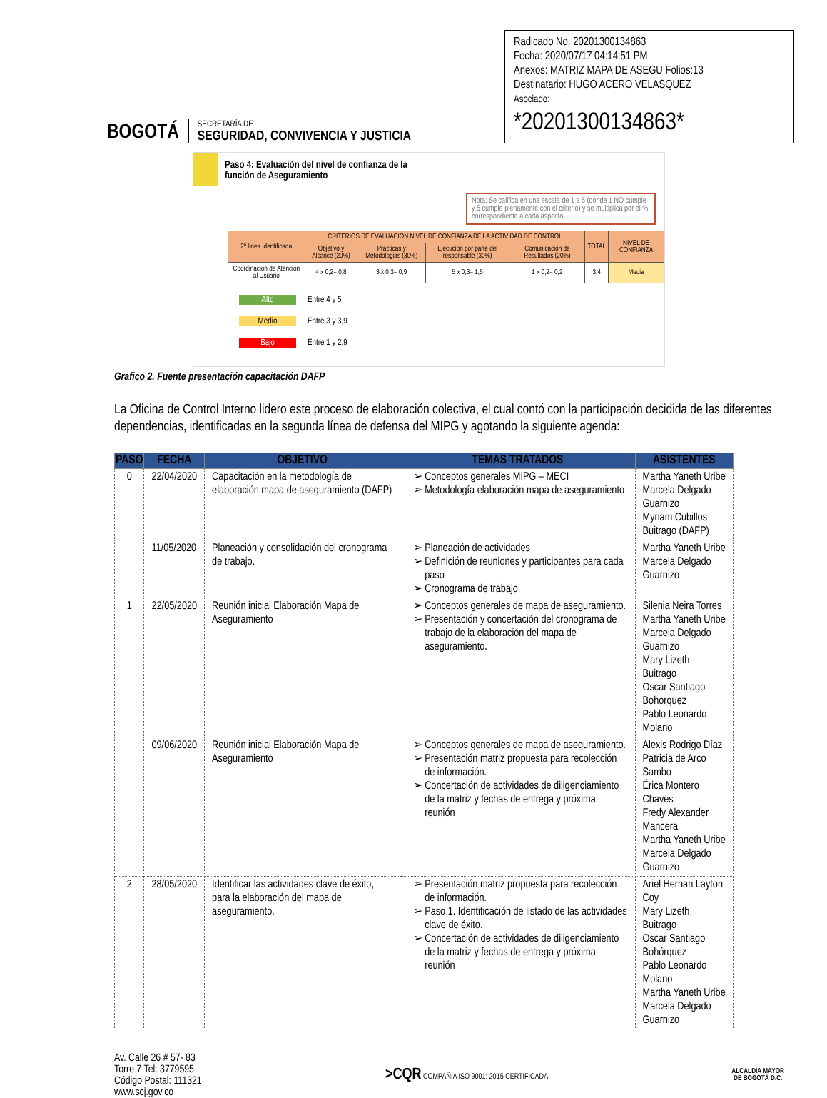BOGOTÁ
SECRETARÍA DE
SEGURIDAD, CONVIVENCIA Y JUSTICIA
Radicado No. 20201300134863
Fecha: 2020/07/17 04:14:51 PM
Anexos: MATRIZ MAPA DE ASEGU Folios:13
Destinatario: HUGO ACERO VELASQUEZ
Asociado:
*20201300134863*
Paso 4: Evaluación del nivel de confianza de la
función de Aseguramiento
Nota: Se califica en una escala de 1 a 5 (donde 1 NO cumple y 5 cumple plenamente con el criterio) y se multiplica por el % correspondiente a cada aspecto.
| 2ª línea Identificada | CRITERIOS DE EVALUACION NIVEL DE CONFIANZA DE LA ACTIVIDAD DE CONTROL | | | | TOTAL | NIVEL DE CONFIANZA |
| --- | --- | --- | --- | --- | --- | --- |
| | Objetivo y Alcance (20%) | Practicas y Metodologias (30%) | Ejecución por parte del responsable (30%) | Comunicación de Resultados (20%) | | |
| Coordinación de Atención al Usuario | 4 x 0,2= 0,8 | 3 x 0,3= 0,9 | 5 x 0,3= 1,5 | 1 x 0,2= 0,2 | 3,4 | Media |
Alto Entre 4 y 5
Medio Entre 3 y 3,9
Bajo Entre 1 y 2,9
Grafico 2. Fuente presentación capacitación DAFP
La Oficina de Control Interno lidero este proceso de elaboración colectiva, el cual contó con la participación decidida de las diferentes dependencias, identificadas en la segunda línea de defensa del MIPG y agotando la siguiente agenda:
| PASO | FECHA | OBJETIVO | TEMAS TRATADOS | ASISTENTES |
| --- | --- | --- | --- | --- |
| 0 | 22/04/2020 | Capacitación en la metodología de elaboración mapa de aseguramiento (DAFP) | Conceptos generales MIPG – MECI Metodología elaboración mapa de aseguramiento | Martha Yaneth Uribe Marcela Delgado Guarnizo Myriam Cubillos Buitrago (DAFP) |
| | 11/05/2020 | Planeación y consolidación del cronograma de trabajo. | Planeación de actividades Definición de reuniones y participantes para cada paso Cronograma de trabajo | Martha Yaneth Uribe Marcela Delgado Guarnizo |
| 1 | 22/05/2020 | Reunión inicial Elaboración Mapa de Aseguramiento | Conceptos generales de mapa de aseguramiento. Presentación y concertación del cronograma de trabajo de la elaboración del mapa de aseguramiento. | Silenia Neira Torres Martha Yaneth Uribe Marcela Delgado Guarnizo Mary Lizeth Buitrago Oscar Santiago Bohorquez Pablo Leonardo Molano |
| | 09/06/2020 | Reunión inicial Elaboración Mapa de Aseguramiento | Conceptos generales de mapa de aseguramiento. Presentación matriz propuesta para recolección de información. Concertación de actividades de diligenciamiento de la matriz y fechas de entrega y próxima reunión | Alexis Rodrigo Díaz Patricia de Arco Sambo Érica Montero Chaves Fredy Alexander Mancera Martha Yaneth Uribe Marcela Delgado Guarnizo |
| 2 | 28/05/2020 | Identificar las actividades clave de éxito, para la elaboración del mapa de aseguramiento. | Presentación matriz propuesta para recolección de información. Paso 1. Identificación de listado de las actividades clave de éxito. Concertación de actividades de diligenciamiento de la matriz y fechas de entrega y próxima reunión | Ariel Hernan Layton Coy Mary Lizeth Buitrago Oscar Santiago Bohórquez Pablo Leonardo Molano Martha Yaneth Uribe Marcela Delgado Guarnizo |
Av. Calle 26 # 57- 83
Torre 7 Tel: 3779595
Código Postal: 111321
www.scj.gov.co
>CQR COMPAÑÍA ISO 9001: 2015 CERTIFICADA
ALCALDÍA MAYOR
DE BOGOTÁ D.C.